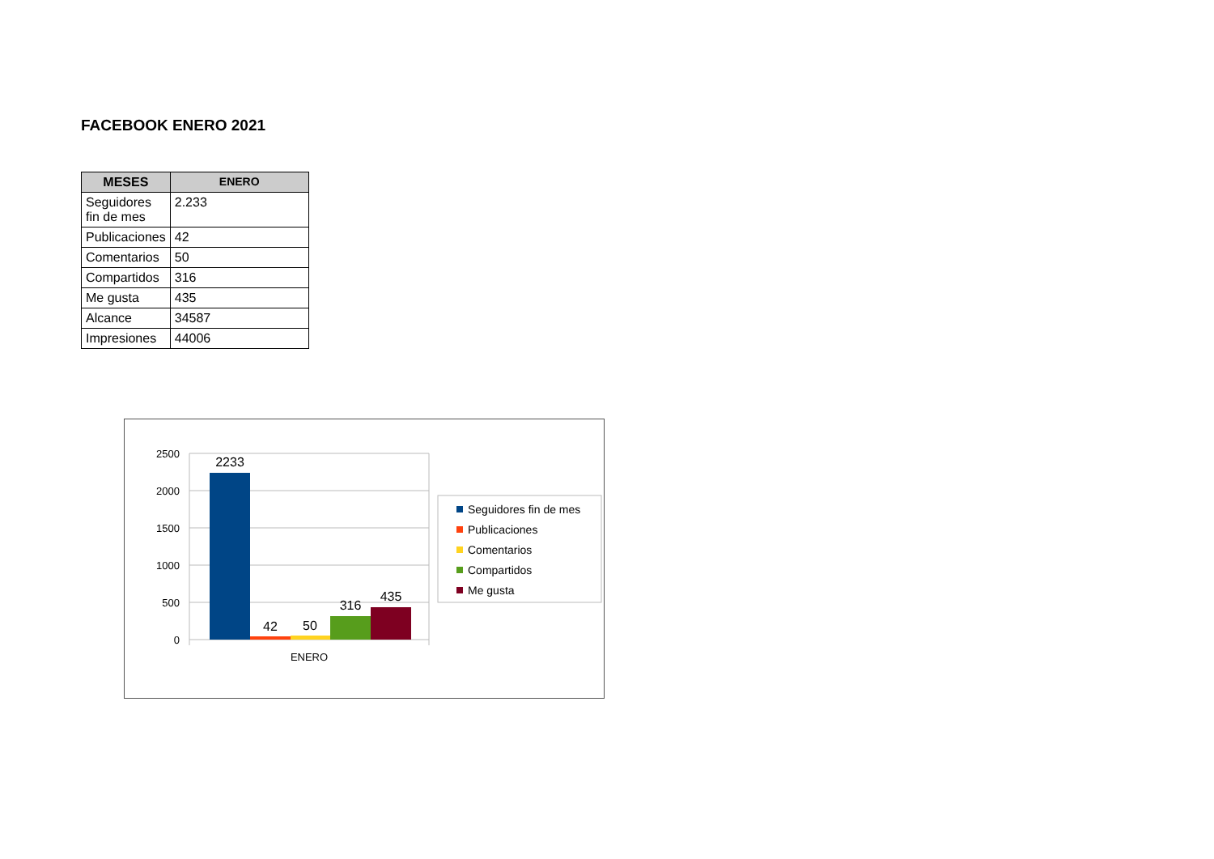FACEBOOK ENERO 2021
| MESES | ENERO |
| --- | --- |
| Seguidores fin de mes | 2.233 |
| Publicaciones | 42 |
| Comentarios | 50 |
| Compartidos | 316 |
| Me gusta | 435 |
| Alcance | 34587 |
| Impresiones | 44006 |
2500
2000
1500
1000
500
0
2233
42
50
316
435
ENERO
Seguidores fin de mes
Publicaciones
Comentarios
Compartidos
Me gusta